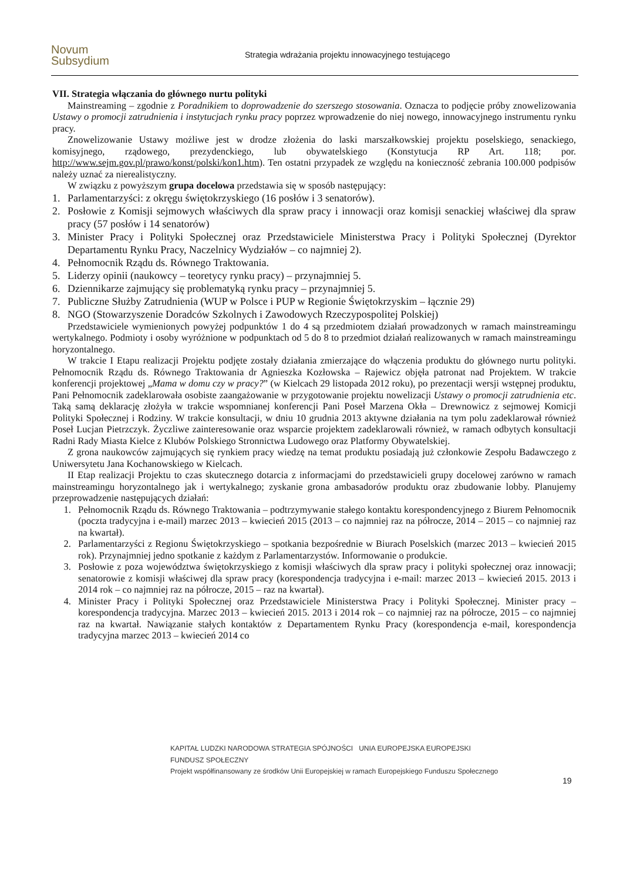Novum Subsydium
Strategia wdrażania projektu innowacyjnego testującego
VII. Strategia włączania do głównego nurtu polityki
Mainstreaming – zgodnie z Poradnikiem to doprowadzenie do szerszego stosowania. Oznacza to podjęcie próby znowelizowania Ustawy o promocji zatrudnienia i instytucjach rynku pracy poprzez wprowadzenie do niej nowego, innowacyjnego instrumentu rynku pracy.
Znowelizowanie Ustawy możliwe jest w drodze złożenia do laski marszałkowskiej projektu poselskiego, senackiego, komisyjnego, rządowego, prezydenckiego, lub obywatelskiego (Konstytucja RP Art. 118; por. http://www.sejm.gov.pl/prawo/konst/polski/kon1.htm). Ten ostatni przypadek ze względu na konieczność zebrania 100.000 podpisów należy uznać za nierealistyczny.
W związku z powyższym grupa docelowa przedstawia się w sposób następujący:
1. Parlamentarzyści: z okręgu świętokrzyskiego (16 posłów i 3 senatorów).
2. Posłowie z Komisji sejmowych właściwych dla spraw pracy i innowacji oraz komisji senackiej właściwej dla spraw pracy (57 posłów i 14 senatorów)
3. Minister Pracy i Polityki Społecznej oraz Przedstawiciele Ministerstwa Pracy i Polityki Społecznej (Dyrektor Departamentu Rynku Pracy, Naczelnicy Wydziałów – co najmniej 2).
4. Pełnomocnik Rządu ds. Równego Traktowania.
5. Liderzy opinii (naukowcy – teoretycy rynku pracy) – przynajmniej 5.
6. Dziennikarze zajmujący się problematyką rynku pracy – przynajmniej 5.
7. Publiczne Służby Zatrudnienia (WUP w Polsce i PUP w Regionie Świętokrzyskim – łącznie 29)
8. NGO (Stowarzyszenie Doradców Szkolnych i Zawodowych Rzeczypospolitej Polskiej)
Przedstawiciele wymienionych powyżej podpunktów 1 do 4 są przedmiotem działań prowadzonych w ramach mainstreamingu wertykalnego. Podmioty i osoby wyróżnione w podpunktach od 5 do 8 to przedmiot działań realizowanych w ramach mainstreamingu horyzontalnego.
W trakcie I Etapu realizacji Projektu podjęte zostały działania zmierzające do włączenia produktu do głównego nurtu polityki. Pełnomocnik Rządu ds. Równego Traktowania dr Agnieszka Kozłowska – Rajewicz objęła patronat nad Projektem. W trakcie konferencji projektowej „Mama w domu czy w pracy?” (w Kielcach 29 listopada 2012 roku), po prezentacji wersji wstępnej produktu, Pani Pełnomocnik zadeklarowała osobiste zaangażowanie w przygotowanie projektu nowelizacji Ustawy o promocji zatrudnienia etc. Taką samą deklarację złożyła w trakcie wspomnianej konferencji Pani Poseł Marzena Okła – Drewnowicz z sejmowej Komicji Polityki Społecznej i Rodziny. W trakcie konsultacji, w dniu 10 grudnia 2013 aktywne działania na tym polu zadeklarował również Poseł Lucjan Pietrzczyk. Życzliwe zainteresowanie oraz wsparcie projektem zadeklarowali również, w ramach odbytych konsultacji Radni Rady Miasta Kielce z Klubów Polskiego Stronnictwa Ludowego oraz Platformy Obywatelskiej.
Z grona naukowców zajmujących się rynkiem pracy wiedzę na temat produktu posiadają już członkowie Zespołu Badawczego z Uniwersytetu Jana Kochanowskiego w Kielcach.
II Etap realizacji Projektu to czas skutecznego dotarcia z informacjami do przedstawicieli grupy docelowej zarówno w ramach mainstreamingu horyzontalnego jak i wertykalnego; zyskanie grona ambasadorów produktu oraz zbudowanie lobby. Planujemy przeprowadzenie następujących działań:
1. Pełnomocnik Rządu ds. Równego Traktowania – podtrzymywanie stałego kontaktu korespondencyjnego z Biurem Pełnomocnik (poczta tradycyjna i e-mail) marzec 2013 – kwiecień 2015 (2013 – co najmniej raz na półrocze, 2014 – 2015 – co najmniej raz na kwartał).
2. Parlamentarzyści z Regionu Świętokrzyskiego – spotkania bezpośrednie w Biurach Poselskich (marzec 2013 – kwiecień 2015 rok). Przynajmniej jedno spotkanie z każdym z Parlamentarzystów. Informowanie o produkcie.
3. Posłowie z poza województwa świętokrzyskiego z komisji właściwych dla spraw pracy i polityki społecznej oraz innowacji; senatorowie z komisji właściwej dla spraw pracy (korespondencja tradycyjna i e-mail: marzec 2013 – kwiecień 2015. 2013 i 2014 rok – co najmniej raz na półrocze, 2015 – raz na kwartał).
4. Minister Pracy i Polityki Społecznej oraz Przedstawiciele Ministerstwa Pracy i Polityki Społecznej. Minister pracy – korespondencja tradycyjna. Marzec 2013 – kwiecień 2015. 2013 i 2014 rok – co najmniej raz na półrocze, 2015 – co najmniej raz na kwartał. Nawiązanie stałych kontaktów z Departamentem Rynku Pracy (korespondencja e-mail, korespondencja tradycyjna marzec 2013 – kwiecień 2014 co
KAPITAŁ LUDZKI NARODOWA STRATEGIA SPÓJNOŚCI UNIA EUROPEJSKA EUROPEJSKI FUNDUSZ SPOŁECZNY
Projekt współfinansowany ze środków Unii Europejskiej w ramach Europejskiego Funduszu Społecznego
19